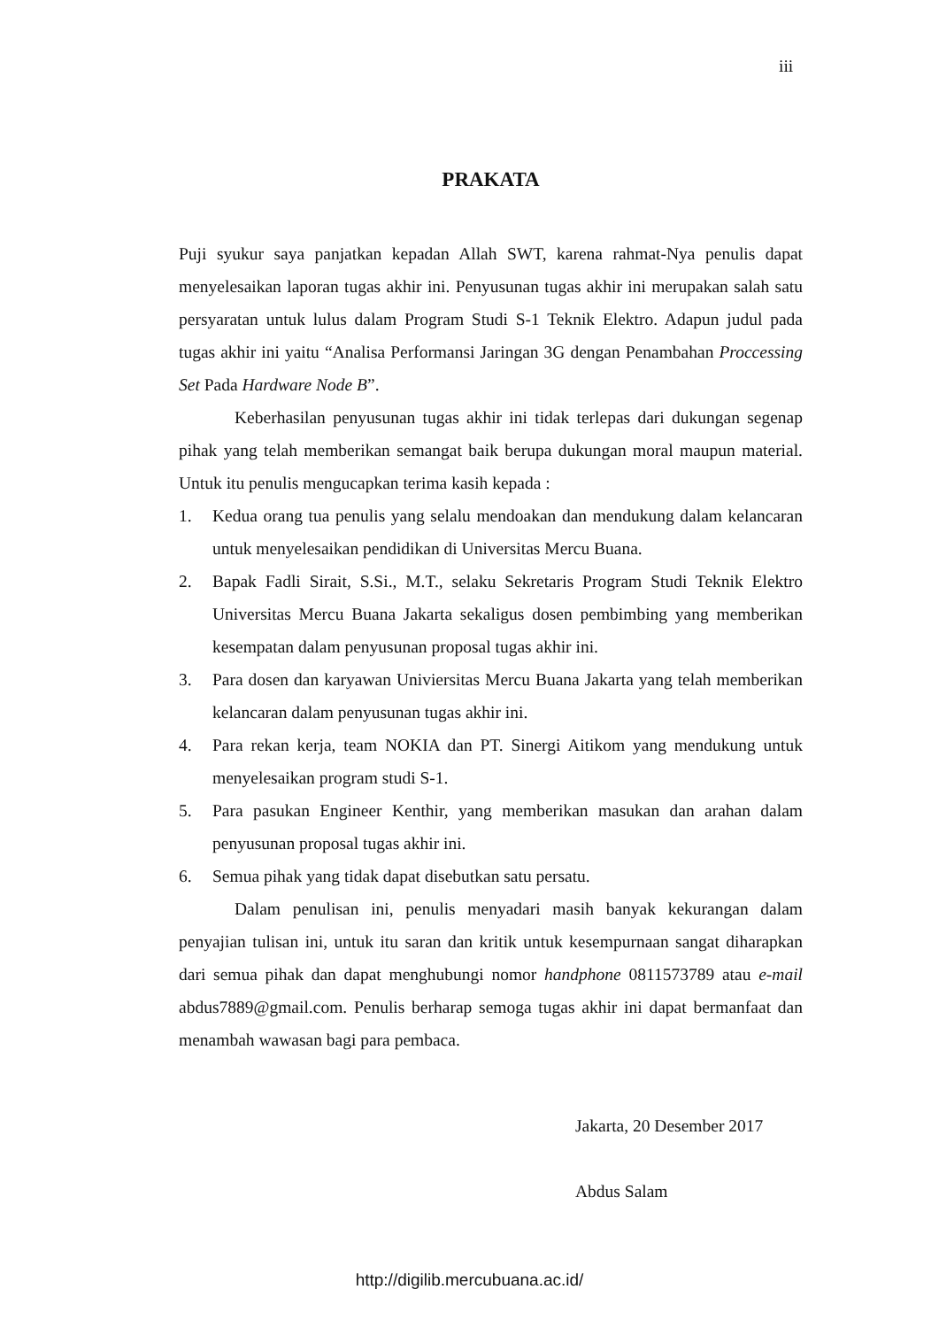iii
PRAKATA
Puji syukur saya panjatkan kepadan Allah SWT, karena rahmat-Nya penulis dapat menyelesaikan laporan tugas akhir ini. Penyusunan tugas akhir ini merupakan salah satu persyaratan untuk lulus dalam Program Studi S-1 Teknik Elektro. Adapun judul pada tugas akhir ini yaitu “Analisa Performansi Jaringan 3G dengan Penambahan Proccessing Set Pada Hardware Node B”.
Keberhasilan penyusunan tugas akhir ini tidak terlepas dari dukungan segenap pihak yang telah memberikan semangat baik berupa dukungan moral maupun material. Untuk itu penulis mengucapkan terima kasih kepada :
1. Kedua orang tua penulis yang selalu mendoakan dan mendukung dalam kelancaran untuk menyelesaikan pendidikan di Universitas Mercu Buana.
2. Bapak Fadli Sirait, S.Si., M.T., selaku Sekretaris Program Studi Teknik Elektro Universitas Mercu Buana Jakarta sekaligus dosen pembimbing yang memberikan kesempatan dalam penyusunan proposal tugas akhir ini.
3. Para dosen dan karyawan Univiersitas Mercu Buana Jakarta yang telah memberikan kelancaran dalam penyusunan tugas akhir ini.
4. Para rekan kerja, team NOKIA dan PT. Sinergi Aitikom yang mendukung untuk menyelesaikan program studi S-1.
5. Para pasukan Engineer Kenthir, yang memberikan masukan dan arahan dalam penyusunan proposal tugas akhir ini.
6. Semua pihak yang tidak dapat disebutkan satu persatu.
Dalam penulisan ini, penulis menyadari masih banyak kekurangan dalam penyajian tulisan ini, untuk itu saran dan kritik untuk kesempurnaan sangat diharapkan dari semua pihak dan dapat menghubungi nomor handphone 0811573789 atau e-mail abdus7889@gmail.com. Penulis berharap semoga tugas akhir ini dapat bermanfaat dan menambah wawasan bagi para pembaca.
Jakarta, 20 Desember 2017
Abdus Salam
http://digilib.mercubuana.ac.id/